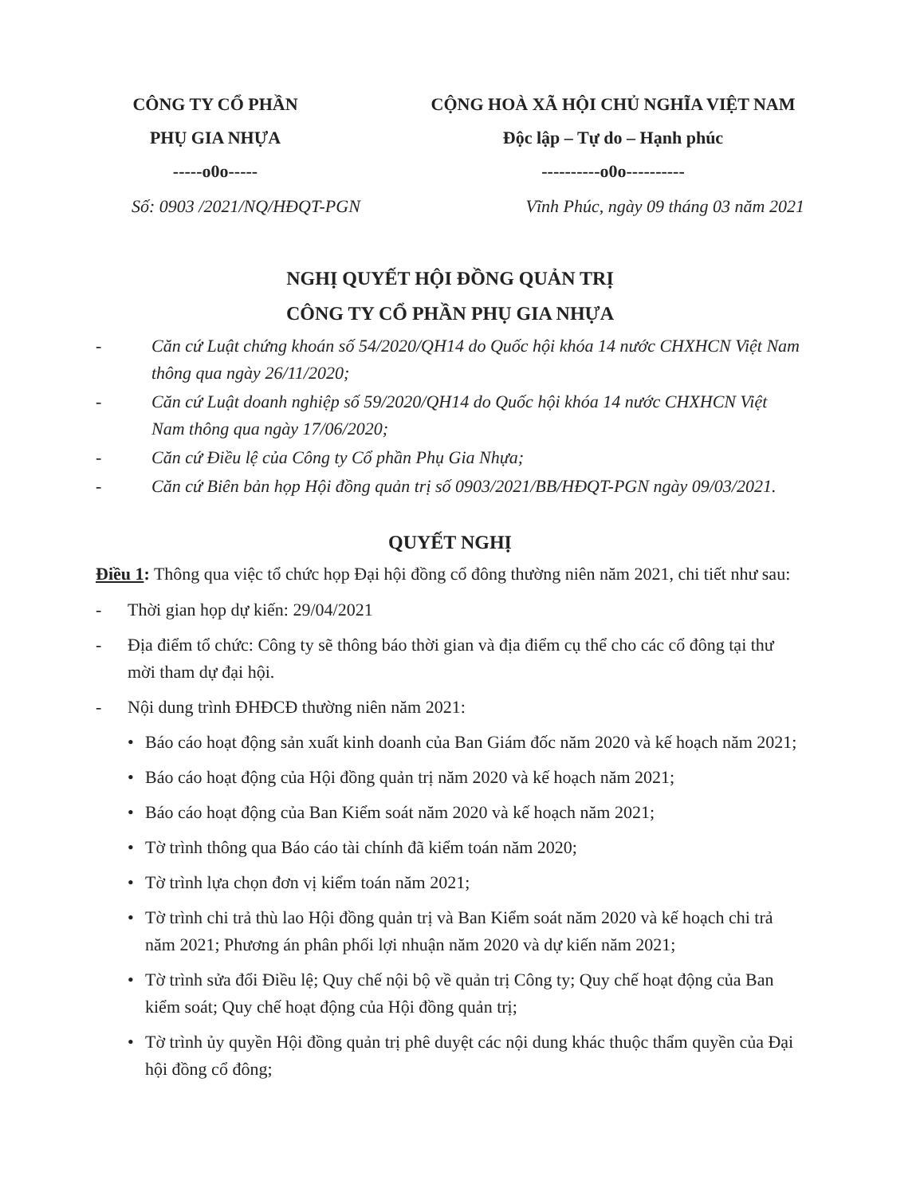CÔNG TY CỔ PHẦN
PHỤ GIA NHỰA
-----o0o-----
CỘNG HOÀ XÃ HỘI CHỦ NGHĨA VIỆT NAM
Độc lập – Tự do – Hạnh phúc
----------o0o----------
Số: 0903 /2021/NQ/HĐQT-PGN Vĩnh Phúc, ngày 09 tháng 03 năm 2021
NGHỊ QUYẾT HỘI ĐỒNG QUẢN TRỊ
CÔNG TY CỔ PHẦN PHỤ GIA NHỰA
- Căn cứ Luật chứng khoán số 54/2020/QH14 do Quốc hội khóa 14 nước CHXHCN Việt Nam thông qua ngày 26/11/2020;
- Căn cứ Luật doanh nghiệp số 59/2020/QH14 do Quốc hội khóa 14 nước CHXHCN Việt Nam thông qua ngày 17/06/2020;
- Căn cứ Điều lệ của Công ty Cổ phần Phụ Gia Nhựa;
- Căn cứ Biên bản họp Hội đồng quản trị số 0903/2021/BB/HĐQT-PGN ngày 09/03/2021.
QUYẾT NGHỊ
Điều 1: Thông qua việc tổ chức họp Đại hội đồng cổ đông thường niên năm 2021, chi tiết như sau:
- Thời gian họp dự kiến: 29/04/2021
- Địa điểm tổ chức: Công ty sẽ thông báo thời gian và địa điểm cụ thể cho các cổ đông tại thư mời tham dự đại hội.
- Nội dung trình ĐHĐCĐ thường niên năm 2021:
• Báo cáo hoạt động sản xuất kinh doanh của Ban Giám đốc năm 2020 và kế hoạch năm 2021;
• Báo cáo hoạt động của Hội đồng quản trị năm 2020 và kế hoạch năm 2021;
• Báo cáo hoạt động của Ban Kiểm soát năm 2020 và kế hoạch năm 2021;
• Tờ trình thông qua Báo cáo tài chính đã kiểm toán năm 2020;
• Tờ trình lựa chọn đơn vị kiểm toán năm 2021;
• Tờ trình chi trả thù lao Hội đồng quản trị và Ban Kiểm soát năm 2020 và kế hoạch chi trả năm 2021; Phương án phân phối lợi nhuận năm 2020 và dự kiến năm 2021;
• Tờ trình sửa đổi Điều lệ; Quy chế nội bộ về quản trị Công ty; Quy chế hoạt động của Ban kiểm soát; Quy chế hoạt động của Hội đồng quản trị;
• Tờ trình ủy quyền Hội đồng quản trị phê duyệt các nội dung khác thuộc thẩm quyền của Đại hội đồng cổ đông;